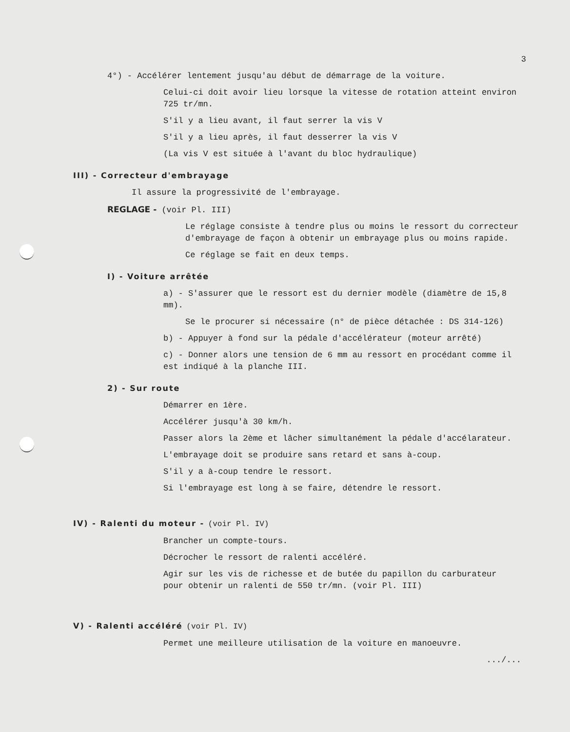3
4°) - Accélérer lentement jusqu'au début de démarrage de la voiture.
Celui-ci doit avoir lieu lorsque la vitesse de rotation atteint environ 725 tr/mn.
S'il y a lieu avant, il faut serrer la vis V
S'il y a lieu après, il faut desserrer la vis V
(La vis V est située à l'avant du bloc hydraulique)
III) - Correcteur d'embrayage
Il assure la progressivité de l'embrayage.
REGLAGE - (voir Pl. III)
Le réglage consiste à tendre plus ou moins le ressort du correcteur d'embrayage de façon à obtenir un embrayage plus ou moins rapide.
Ce réglage se fait en deux temps.
I) - Voiture arrêtée
a) - S'assurer que le ressort est du dernier modèle (diamètre de 15,8 mm).
Se le procurer si nécessaire (n° de pièce détachée : DS 314-126)
b) - Appuyer à fond sur la pédale d'accélérateur (moteur arrêté)
c) - Donner alors une tension de 6 mm au ressort en procédant comme il est indiqué à la planche III.
2) - Sur route
Démarrer en 1ère.
Accélérer jusqu'à 30 km/h.
Passer alors la 2ème et lâcher simultanément la pédale d'accélarateur.
L'embrayage doit se produire sans retard et sans à-coup.
S'il y a à-coup tendre le ressort.
Si l'embrayage est long à se faire, détendre le ressort.
IV) - Ralenti du moteur - (voir Pl. IV)
Brancher un compte-tours.
Décrocher le ressort de ralenti accéléré.
Agir sur les vis de richesse et de butée du papillon du carburateur pour obtenir un ralenti de 550 tr/mn. (voir Pl. III)
V) - Ralenti accéléré (voir Pl. IV)
Permet une meilleure utilisation de la voiture en manoeuvre.
.../...